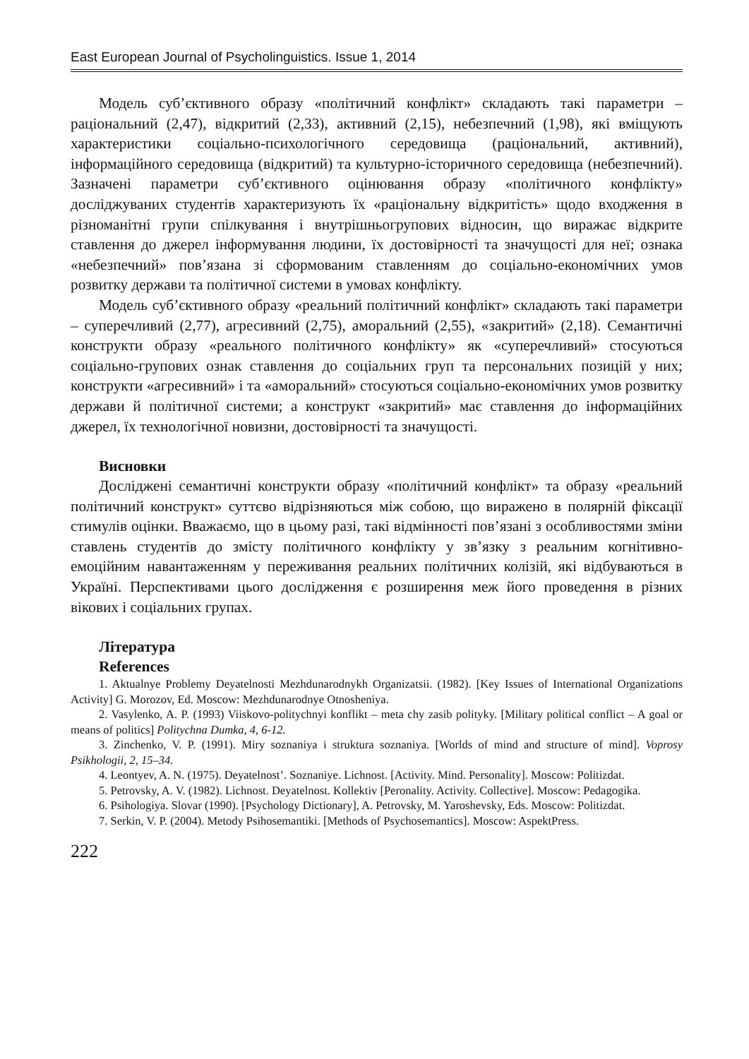East European Journal of Psycholinguistics. Issue 1, 2014
Модель суб’єктивного образу «політичний конфлікт» складають такі параметри – раціональний (2,47), відкритий (2,33), активний (2,15), небезпечний (1,98), які вміщують характеристики соціально-психологічного середовища (раціональний, активний), інформаційного середовища (відкритий) та культурно-історичного середовища (небезпечний). Зазначені параметри суб’єктивного оцінювання образу «політичного конфлікту» досліджуваних студентів характеризують їх «раціональну відкритість» щодо входження в різноманітні групи спілкування і внутрішньогрупових відносин, що виражає відкрите ставлення до джерел інформування людини, їх достовірності та значущості для неї; ознака «небезпечний» пов’язана зі сформованим ставленням до соціально-економічних умов розвитку держави та політичної системи в умовах конфлікту.
Модель суб’єктивного образу «реальний політичний конфлікт» складають такі параметри – суперечливий (2,77), агресивний (2,75), аморальний (2,55), «закритий» (2,18). Семантичні конструкти образу «реального політичного конфлікту» як «суперечливий» стосуються соціально-групових ознак ставлення до соціальних груп та персональних позицій у них; конструкти «агресивний» і та «аморальний» стосуються соціально-економічних умов розвитку держави й політичної системи; а конструкт «закритий» має ставлення до інформаційних джерел, їх технологічної новизни, достовірності та значущості.
Висновки
Досліджені семантичні конструкти образу «політичний конфлікт» та образу «реальний політичний конструкт» суттєво відрізняються між собою, що виражено в полярній фіксації стимулів оцінки. Вважаємо, що в цьому разі, такі відмінності пов’язані з особливостями зміни ставлень студентів до змісту політичного конфлікту у зв’язку з реальним когнітивно-емоційним навантаженням у переживання реальних політичних колізій, які відбуваються в Україні. Перспективами цього дослідження є розширення меж його проведення в різних вікових і соціальних групах.
Література
References
1. Aktualnye Problemy Deyatelnosti Mezhdunarodnykh Organizatsii. (1982). [Key Issues of International Organizations Activity] G. Morozov, Ed. Moscow: Mezhdunarodnye Otnosheniya.
2. Vasylenko, A. P. (1993) Viiskovo-politychnyi konflikt – meta chy zasib polityky. [Military political conflict – A goal or means of politics] Politychna Dumka, 4, 6-12.
3. Zinchenko, V. P. (1991). Miry soznaniya i struktura soznaniya. [Worlds of mind and structure of mind]. Voprosy Psikhologii, 2, 15–34.
4. Leontyev, A. N. (1975). Deyatelnost’. Soznaniye. Lichnost. [Activity. Mind. Personality]. Moscow: Politizdat.
5. Petrovsky, A. V. (1982). Lichnost. Deyatelnost. Kollektiv [Peronality. Activity. Collective]. Moscow: Pedagogika.
6. Psihologiya. Slovar (1990). [Psychology Dictionary], A. Petrovsky, M. Yaroshevsky, Eds. Moscow: Politizdat.
7. Serkin, V. P. (2004). Metody Psihosemantiki. [Methods of Psychosemantics]. Moscow: AspektPress.
222